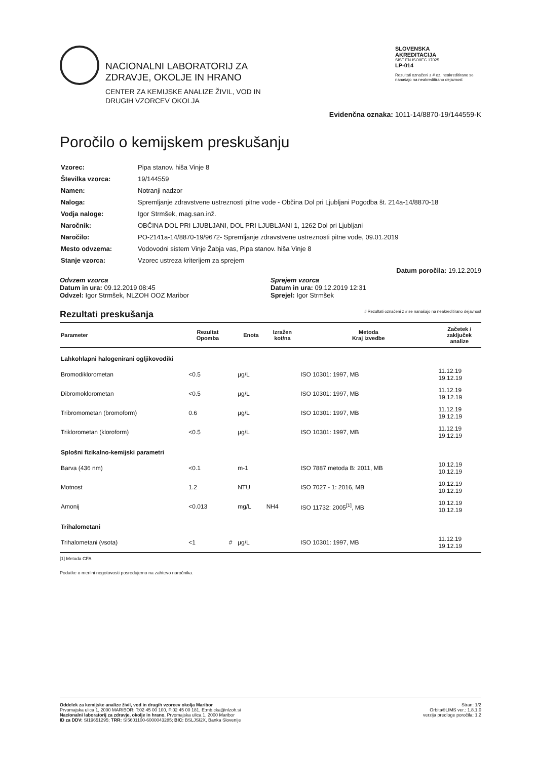NACIONALNI LABORATORIJ ZA
ZDRAVJE, OKOLJE IN HRANO
CENTER ZA KEMIJSKE ANALIZE ŽIVIL, VOD IN
DRUGIH VZORCEV OKOLJA
SLOVENSKA
AKREDITACIJA
SIST EN ISO/IEC 17025
LP-014
Rezultati označeni z # oz. neakreditirano se nanašajo na neakreditirano dejavnost
Evidenčna oznaka: 1011-14/8870-19/144559-K
Poročilo o kemijskem preskušanju
| Vzorec: | Pipa stanov. hiša Vinje 8 |
| Številka vzorca: | 19/144559 |
| Namen: | Notranji nadzor |
| Naloga: | Spremljanje zdravstvene ustreznosti pitne vode - Občina Dol pri Ljubljani Pogodba št. 214a-14/8870-18 |
| Vodja naloge: | Igor Strmšek, mag.san.inž. |
| Naročnik: | OBČINA DOL PRI LJUBLJANI, DOL PRI LJUBLJANI 1, 1262 Dol pri Ljubljani |
| Naročilo: | PO-2141a-14/8870-19/9672- Spremljanje zdravstvene ustreznosti pitne vode, 09.01.2019 |
| Mesto odvzema: | Vodovodni sistem Vinje Žabja vas, Pipa stanov. hiša Vinje 8 |
| Stanje vzorca: | Vzorec ustreza kriterijem za sprejem |
Datum poročila: 19.12.2019
Odvzem vzorca
Datum in ura: 09.12.2019 08:45
Odvzel: Igor Strmšek, NLZOH OOZ Maribor
Sprejem vzorca
Datum in ura: 09.12.2019 12:31
Sprejel: Igor Strmšek
Rezultati preskušanja # Rezultati označeni z # se nanašajo na neakreditirano dejavnost
| Parameter | Rezultat Opomba | | Enota | Izražen kot/na | Metoda Kraj izvedbe | Začetek / zaključek analize |
| --- | --- | --- | --- | --- | --- | --- |
| Lahkohlapni halogenirani ogljikovodiki | | | | | | |
| Bromodiklorometan | <0.5 | | µg/L | | ISO 10301: 1997, MB | 11.12.19 19.12.19 |
| Dibromoklorometan | <0.5 | | µg/L | | ISO 10301: 1997, MB | 11.12.19 19.12.19 |
| Tribromometan (bromoform) | 0.6 | | µg/L | | ISO 10301: 1997, MB | 11.12.19 19.12.19 |
| Triklorometan (kloroform) | <0.5 | | µg/L | | ISO 10301: 1997, MB | 11.12.19 19.12.19 |
| Splošni fizikalno-kemijski parametri | | | | | | |
| Barva (436 nm) | <0.1 | | m-1 | | ISO 7887 metoda B: 2011, MB | 10.12.19 10.12.19 |
| Motnost | 1.2 | | NTU | | ISO 7027 - 1: 2016, MB | 10.12.19 10.12.19 |
| Amonij | <0.013 | | mg/L | NH4 | ISO 11732: 2005<sup>[1]</sup>, MB | 10.12.19 10.12.19 |
| Trihalometani | | | | | | |
| Trihalometani (vsota) | <1 | # | µg/L | | ISO 10301: 1997, MB | 11.12.19 19.12.19 |
[1] Metoda CFA
Podatke o merilni negotovosti posredujemo na zahtevo naročnika.
Oddelek za kemijske analize živil, vod in drugih vzorcev okolja Maribor
Prvomajska ulica 1, 2000 MARIBOR; T:02 45 00 100, F:02 45 00 181, E:mb.cka@nlzoh.si
Nacionalni laboratorij za zdravje, okolje in hrano, Prvomajska ulica 1, 2000 Maribor
ID za DDV: SI19651295; TRR: SI5601100-6000043285; BIC: BSLJSI2X, Banka Slovenije
Stran: 1/2
Orbita®LIMS ver.: 1.8.1.0
verzija predloge poročila: 1.2